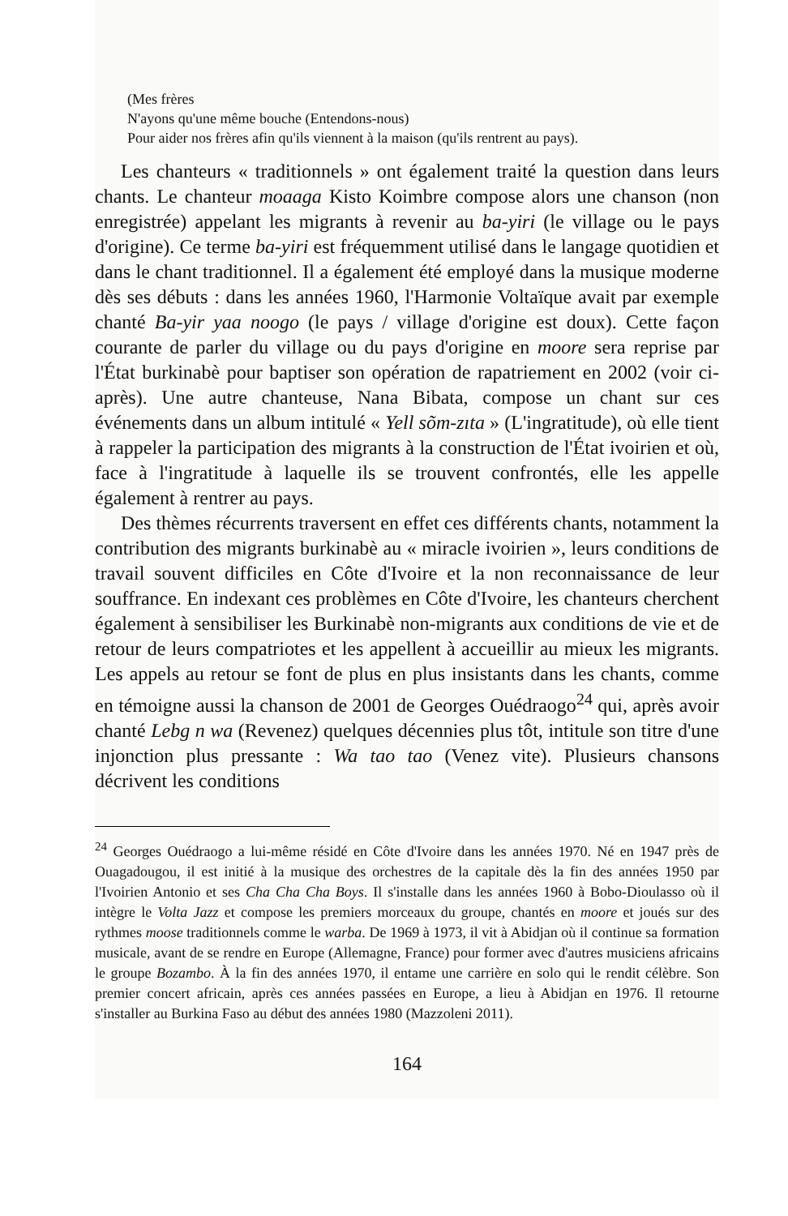(Mes frères
N'ayons qu'une même bouche (Entendons-nous)
Pour aider nos frères afin qu'ils viennent à la maison (qu'ils rentrent au pays).
Les chanteurs « traditionnels » ont également traité la question dans leurs chants. Le chanteur moaaga Kisto Koimbre compose alors une chanson (non enregistrée) appelant les migrants à revenir au ba-yiri (le village ou le pays d'origine). Ce terme ba-yiri est fréquemment utilisé dans le langage quotidien et dans le chant traditionnel. Il a également été employé dans la musique moderne dès ses débuts : dans les années 1960, l'Harmonie Voltaïque avait par exemple chanté Ba-yir yaa noogo (le pays / village d'origine est doux). Cette façon courante de parler du village ou du pays d'origine en moore sera reprise par l'État burkinabè pour baptiser son opération de rapatriement en 2002 (voir ci-après). Une autre chanteuse, Nana Bibata, compose un chant sur ces événements dans un album intitulé « Yell sõm-zıta » (L'ingratitude), où elle tient à rappeler la participation des migrants à la construction de l'État ivoirien et où, face à l'ingratitude à laquelle ils se trouvent confrontés, elle les appelle également à rentrer au pays.
Des thèmes récurrents traversent en effet ces différents chants, notamment la contribution des migrants burkinabè au « miracle ivoirien », leurs conditions de travail souvent difficiles en Côte d'Ivoire et la non reconnaissance de leur souffrance. En indexant ces problèmes en Côte d'Ivoire, les chanteurs cherchent également à sensibiliser les Burkinabè non-migrants aux conditions de vie et de retour de leurs compatriotes et les appellent à accueillir au mieux les migrants. Les appels au retour se font de plus en plus insistants dans les chants, comme en témoigne aussi la chanson de 2001 de Georges Ouédraogo<sup>24</sup> qui, après avoir chanté Lebg n wa (Revenez) quelques décennies plus tôt, intitule son titre d'une injonction plus pressante : Wa tao tao (Venez vite). Plusieurs chansons décrivent les conditions
<sup>24</sup> Georges Ouédraogo a lui-même résidé en Côte d'Ivoire dans les années 1970. Né en 1947 près de Ouagadougou, il est initié à la musique des orchestres de la capitale dès la fin des années 1950 par l'Ivoirien Antonio et ses Cha Cha Cha Boys. Il s'installe dans les années 1960 à Bobo-Dioulasso où il intègre le Volta Jazz et compose les premiers morceaux du groupe, chantés en moore et joués sur des rythmes moose traditionnels comme le warba. De 1969 à 1973, il vit à Abidjan où il continue sa formation musicale, avant de se rendre en Europe (Allemagne, France) pour former avec d'autres musiciens africains le groupe Bozambo. À la fin des années 1970, il entame une carrière en solo qui le rendit célèbre. Son premier concert africain, après ces années passées en Europe, a lieu à Abidjan en 1976. Il retourne s'installer au Burkina Faso au début des années 1980 (Mazzoleni 2011).
164